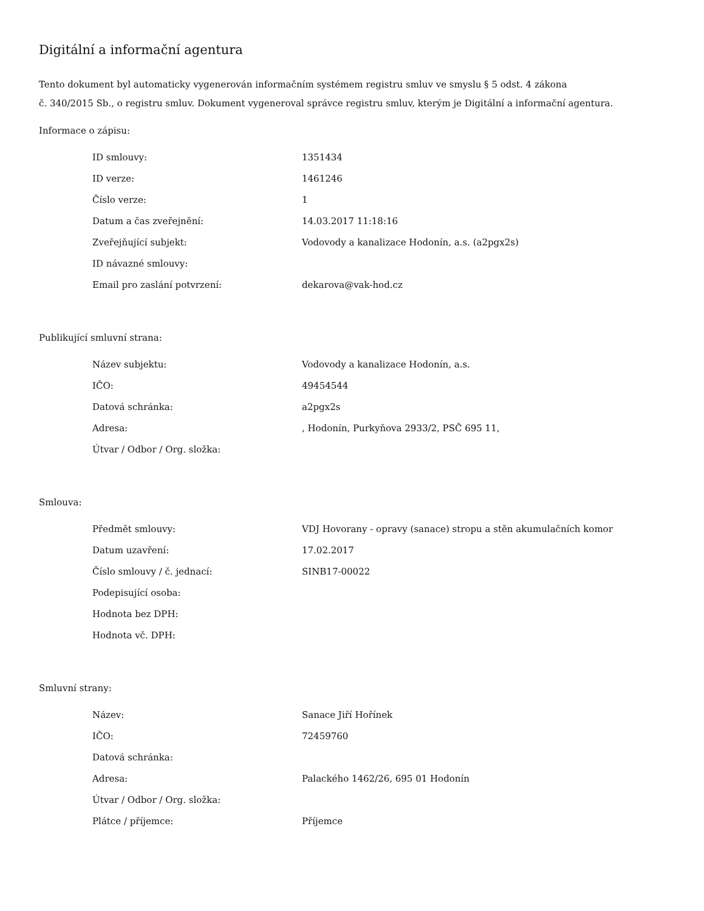Digitální a informační agentura
Tento dokument byl automaticky vygenerován informačním systémem registru smluv ve smyslu § 5 odst. 4 zákona
č. 340/2015 Sb., o registru smluv. Dokument vygeneroval správce registru smluv, kterým je Digitální a informační agentura.
Informace o zápisu:
| ID smlouvy: | 1351434 |
| ID verze: | 1461246 |
| Číslo verze: | 1 |
| Datum a čas zveřejnění: | 14.03.2017 11:18:16 |
| Zveřejňující subjekt: | Vodovody a kanalizace Hodonín, a.s. (a2pgx2s) |
| ID návazné smlouvy: | |
| Email pro zaslání potvrzení: | dekarova@vak-hod.cz |
Publikující smluvní strana:
| Název subjektu: | Vodovody a kanalizace Hodonín, a.s. |
| IČO: | 49454544 |
| Datová schránka: | a2pgx2s |
| Adresa: | , Hodonín, Purkyňova 2933/2, PSČ 695 11, |
| Útvar / Odbor / Org. složka: | |
Smlouva:
| Předmět smlouvy: | VDJ Hovorany - opravy (sanace) stropu a stěn akumulačních komor |
| Datum uzavření: | 17.02.2017 |
| Číslo smlouvy / č. jednací: | SINB17-00022 |
| Podepisující osoba: | |
| Hodnota bez DPH: | |
| Hodnota vč. DPH: | |
Smluvní strany:
| Název: | Sanace Jiří Hořínek |
| IČO: | 72459760 |
| Datová schránka: | |
| Adresa: | Palackého 1462/26, 695 01 Hodonín |
| Útvar / Odbor / Org. složka: | |
| Plátce / příjemce: | Příjemce |